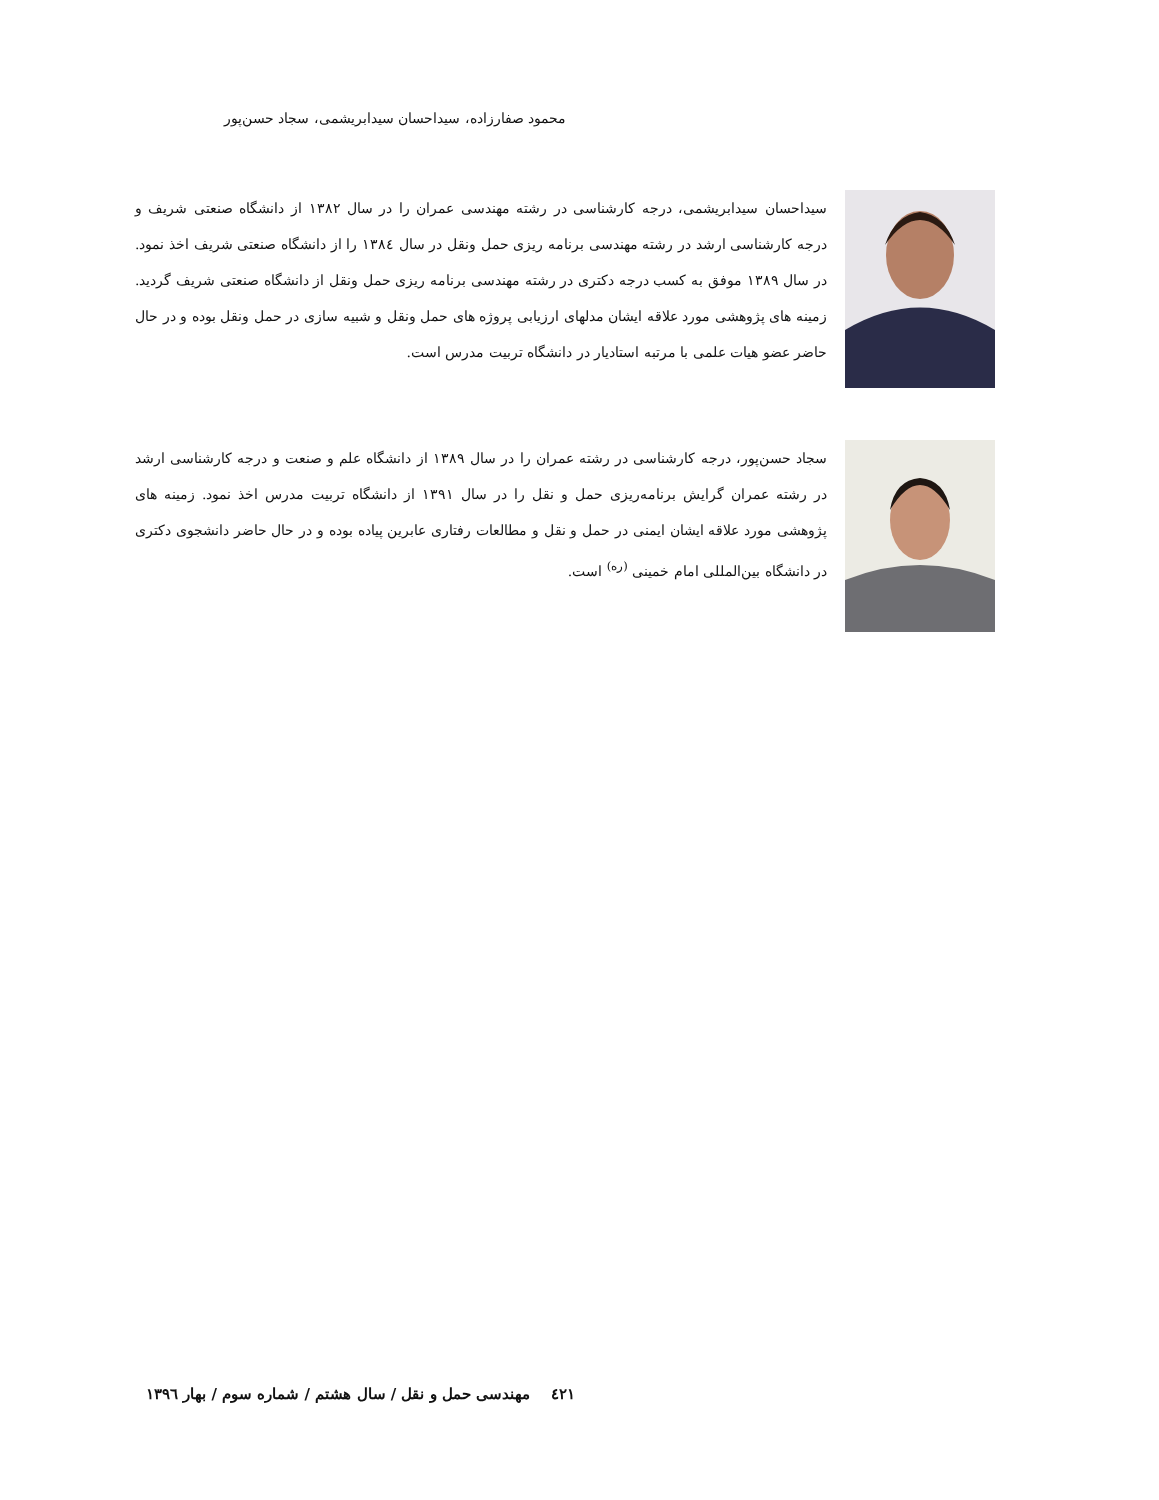محمود صفارزاده، سیداحسان سیدابریشمی، سجاد حسن‌پور
سیداحسان سیدابریشمی، درجه کارشناسی در رشته مهندسی عمران را در سال ۱۳۸۲ از دانشگاه صنعتی شریف و درجه کارشناسی ارشد در رشته مهندسی برنامه ریزی حمل ونقل در سال ۱۳۸٤ را از دانشگاه صنعتی شریف اخذ نمود. در سال ۱۳۸۹ موفق به کسب درجه دکتری در رشته مهندسی برنامه ریزی حمل ونقل از دانشگاه صنعتی شریف گردید. زمینه های پژوهشی مورد علاقه ایشان مدلهای ارزیابی پروژه های حمل ونقل و شبیه سازی در حمل ونقل بوده و در حال حاضر عضو هیات علمی با مرتبه استادیار در دانشگاه تربیت مدرس است.
سجاد حسن‌پور، درجه کارشناسی در رشته عمران را در سال ۱۳۸۹ از دانشگاه علم و صنعت و درجه کارشناسی ارشد در رشته عمران گرایش برنامه‌ریزی حمل و نقل را در سال ۱۳۹۱ از دانشگاه تربیت مدرس اخذ نمود. زمینه های پژوهشی مورد علاقه ایشان ایمنی در حمل و نقل و مطالعات رفتاری عابرین پیاده بوده و در حال حاضر دانشجوی دکتری در دانشگاه بین‌المللی امام خمینی <sup>(ره)</sup> است.
٤۲۱ مهندسی حمل و نقل / سال هشتم / شماره سوم / بهار ۱۳۹٦